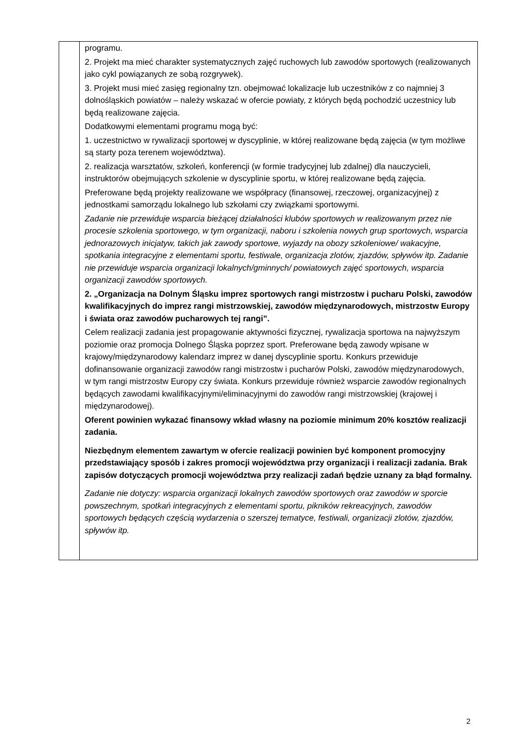| | programu. 2. Projekt ma mieć charakter systematycznych zajęć ruchowych lub zawodów sportowych (realizowanych jako cykl powiązanych ze sobą rozgrywek). 3. Projekt musi mieć zasięg regionalny tzn. obejmować lokalizacje lub uczestników z co najmniej 3 dolnośląskich powiatów – należy wskazać w ofercie powiaty, z których będą pochodzić uczestnicy lub będą realizowane zajęcia. Dodatkowymi elementami programu mogą być: 1. uczestnictwo w rywalizacji sportowej w dyscyplinie, w której realizowane będą zajęcia (w tym możliwe są starty poza terenem województwa). 2. realizacja warsztatów, szkoleń, konferencji (w formie tradycyjnej lub zdalnej) dla nauczycieli, instruktorów obejmujących szkolenie w dyscyplinie sportu, w której realizowane będą zajęcia. Preferowane będą projekty realizowane we współpracy (finansowej, rzeczowej, organizacyjnej) z jednostkami samorządu lokalnego lub szkołami czy związkami sportowymi. Zadanie nie przewiduje wsparcia bieżącej działalności klubów sportowych w realizowanym przez nie procesie szkolenia sportowego, w tym organizacji, naboru i szkolenia nowych grup sportowych, wsparcia jednorazowych inicjatyw, takich jak zawody sportowe, wyjazdy na obozy szkoleniowe/ wakacyjne, spotkania integracyjne z elementami sportu, festiwale, organizacja zlotów, zjazdów, spływów itp. Zadanie nie przewiduje wsparcia organizacji lokalnych/gminnych/ powiatowych zajęć sportowych, wsparcia organizacji zawodów sportowych. 2. „Organizacja na Dolnym Śląsku imprez sportowych rangi mistrzostw i pucharu Polski, zawodów kwalifikacyjnych do imprez rangi mistrzowskiej, zawodów międzynarodowych, mistrzostw Europy i świata oraz zawodów pucharowych tej rangi”. Celem realizacji zadania jest propagowanie aktywności fizycznej, rywalizacja sportowa na najwyższym poziomie oraz promocja Dolnego Śląska poprzez sport. Preferowane będą zawody wpisane w krajowy/międzynarodowy kalendarz imprez w danej dyscyplinie sportu. Konkurs przewiduje dofinansowanie organizacji zawodów rangi mistrzostw i pucharów Polski, zawodów międzynarodowych, w tym rangi mistrzostw Europy czy świata. Konkurs przewiduje również wsparcie zawodów regionalnych będących zawodami kwalifikacyjnymi/eliminacyjnymi do zawodów rangi mistrzowskiej (krajowej i międzynarodowej). Oferent powinien wykazać finansowy wkład własny na poziomie minimum 20% kosztów realizacji zadania. Niezbędnym elementem zawartym w ofercie realizacji powinien być komponent promocyjny przedstawiający sposób i zakres promocji województwa przy organizacji i realizacji zadania. Brak zapisów dotyczących promocji województwa przy realizacji zadań będzie uznany za błąd formalny. Zadanie nie dotyczy: wsparcia organizacji lokalnych zawodów sportowych oraz zawodów w sporcie powszechnym, spotkań integracyjnych z elementami sportu, pikników rekreacyjnych, zawodów sportowych będących częścią wydarzenia o szerszej tematyce, festiwali, organizacji zlotów, zjazdów, spływów itp. |
2